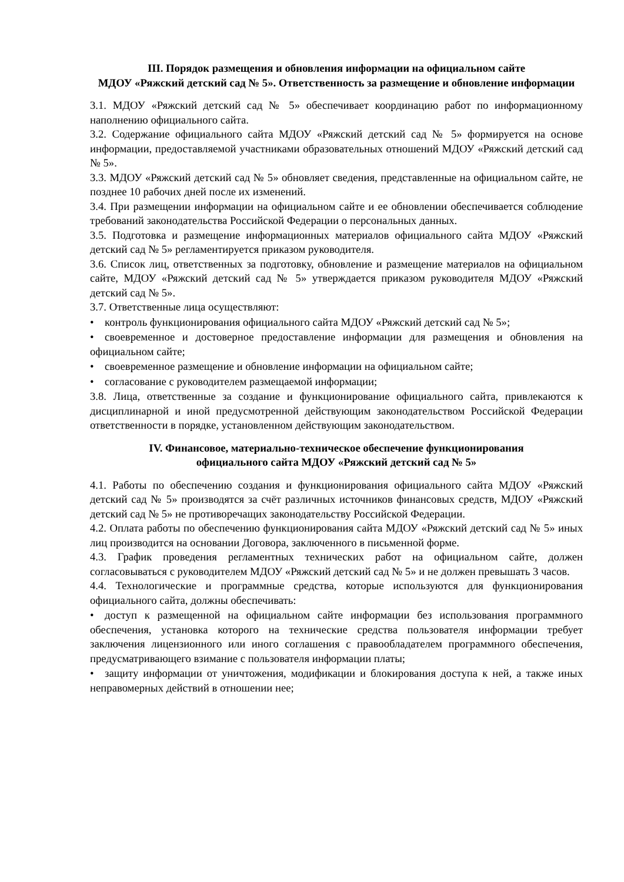III. Порядок размещения и обновления информации на официальном сайте
МДОУ «Ряжский детский сад № 5». Ответственность за размещение и обновление информации
3.1. МДОУ «Ряжский детский сад № 5» обеспечивает координацию работ по информационному наполнению официального сайта.
3.2. Содержание официального сайта МДОУ «Ряжский детский сад № 5» формируется на основе информации, предоставляемой участниками образовательных отношений МДОУ «Ряжский детский сад № 5».
3.3. МДОУ «Ряжский детский сад № 5» обновляет сведения, представленные на официальном сайте, не позднее 10 рабочих дней после их изменений.
3.4. При размещении информации на официальном сайте и ее обновлении обеспечивается соблюдение требований законодательства Российской Федерации о персональных данных.
3.5. Подготовка и размещение информационных материалов официального сайта МДОУ «Ряжский детский сад № 5» регламентируется приказом руководителя.
3.6. Список лиц, ответственных за подготовку, обновление и размещение материалов на официальном сайте, МДОУ «Ряжский детский сад № 5» утверждается приказом руководителя МДОУ «Ряжский детский сад № 5».
3.7. Ответственные лица осуществляют:
• контроль функционирования официального сайта МДОУ «Ряжский детский сад № 5»;
• своевременное и достоверное предоставление информации для размещения и обновления на официальном сайте;
• своевременное размещение и обновление информации на официальном сайте;
• согласование с руководителем размещаемой информации;
3.8. Лица, ответственные за создание и функционирование официального сайта, привлекаются к дисциплинарной и иной предусмотренной действующим законодательством Российской Федерации ответственности в порядке, установленном действующим законодательством.
IV. Финансовое, материально-техническое обеспечение функционирования
официального сайта МДОУ «Ряжский детский сад № 5»
4.1. Работы по обеспечению создания и функционирования официального сайта МДОУ «Ряжский детский сад № 5» производятся за счёт различных источников финансовых средств, МДОУ «Ряжский детский сад № 5» не противоречащих законодательству Российской Федерации.
4.2. Оплата работы по обеспечению функционирования сайта МДОУ «Ряжский детский сад № 5» иных лиц производится на основании Договора, заключенного в письменной форме.
4.3. График проведения регламентных технических работ на официальном сайте, должен согласовываться с руководителем МДОУ «Ряжский детский сад № 5» и не должен превышать 3 часов.
4.4. Технологические и программные средства, которые используются для функционирования официального сайта, должны обеспечивать:
• доступ к размещенной на официальном сайте информации без использования программного обеспечения, установка которого на технические средства пользователя информации требует заключения лицензионного или иного соглашения с правообладателем программного обеспечения, предусматривающего взимание с пользователя информации платы;
• защиту информации от уничтожения, модификации и блокирования доступа к ней, а также иных неправомерных действий в отношении нее;